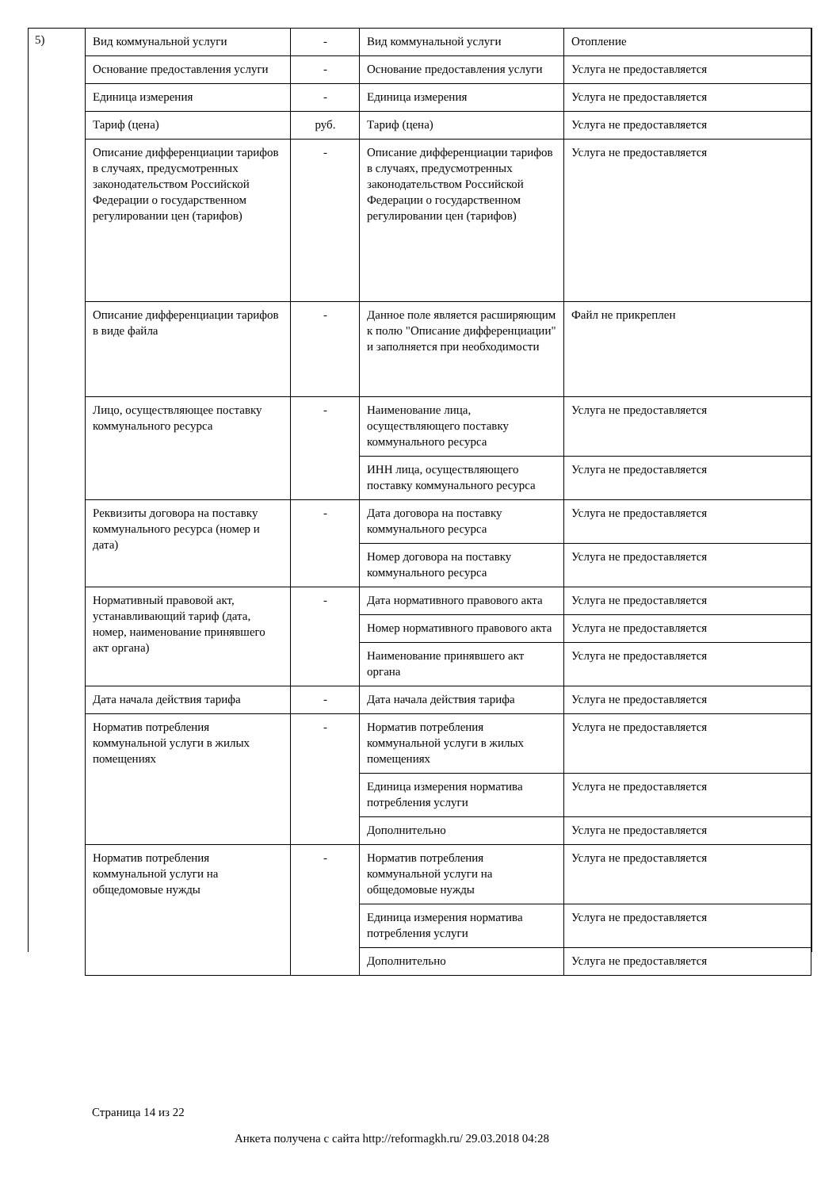5)
| Вид коммунальной услуги | - | Вид коммунальной услуги | Отопление |
| Основание предоставления услуги | - | Основание предоставления услуги | Услуга не предоставляется |
| Единица измерения | - | Единица измерения | Услуга не предоставляется |
| Тариф (цена) | руб. | Тариф (цена) | Услуга не предоставляется |
| Описание дифференциации тарифов в случаях, предусмотренных законодательством Российской Федерации о государственном регулировании цен (тарифов) | - | Описание дифференциации тарифов в случаях, предусмотренных законодательством Российской Федерации о государственном регулировании цен (тарифов) | Услуга не предоставляется |
| Описание дифференциации тарифов в виде файла | - | Данное поле является расширяющим к полю "Описание дифференциации" и заполняется при необходимости | Файл не прикреплен |
| Лицо, осуществляющее поставку коммунального ресурса | - | Наименование лица, осуществляющего поставку коммунального ресурса | Услуга не предоставляется |
| | | ИНН лица, осуществляющего поставку коммунального ресурса | Услуга не предоставляется |
| Реквизиты договора на поставку коммунального ресурса (номер и дата) | - | Дата договора на поставку коммунального ресурса | Услуга не предоставляется |
| | | Номер договора на поставку коммунального ресурса | Услуга не предоставляется |
| Нормативный правовой акт, устанавливающий тариф (дата, номер, наименование принявшего акт органа) | - | Дата нормативного правового акта | Услуга не предоставляется |
| | | Номер нормативного правового акта | Услуга не предоставляется |
| | | Наименование принявшего акт органа | Услуга не предоставляется |
| Дата начала действия тарифа | - | Дата начала действия тарифа | Услуга не предоставляется |
| Норматив потребления коммунальной услуги в жилых помещениях | - | Норматив потребления коммунальной услуги в жилых помещениях | Услуга не предоставляется |
| | | Единица измерения норматива потребления услуги | Услуга не предоставляется |
| | | Дополнительно | Услуга не предоставляется |
| Норматив потребления коммунальной услуги на общедомовые нужды | - | Норматив потребления коммунальной услуги на общедомовые нужды | Услуга не предоставляется |
| | | Единица измерения норматива потребления услуги | Услуга не предоставляется |
| | | Дополнительно | Услуга не предоставляется |
Страница 14 из 22
Анкета получена с сайта http://reformagkh.ru/ 29.03.2018 04:28